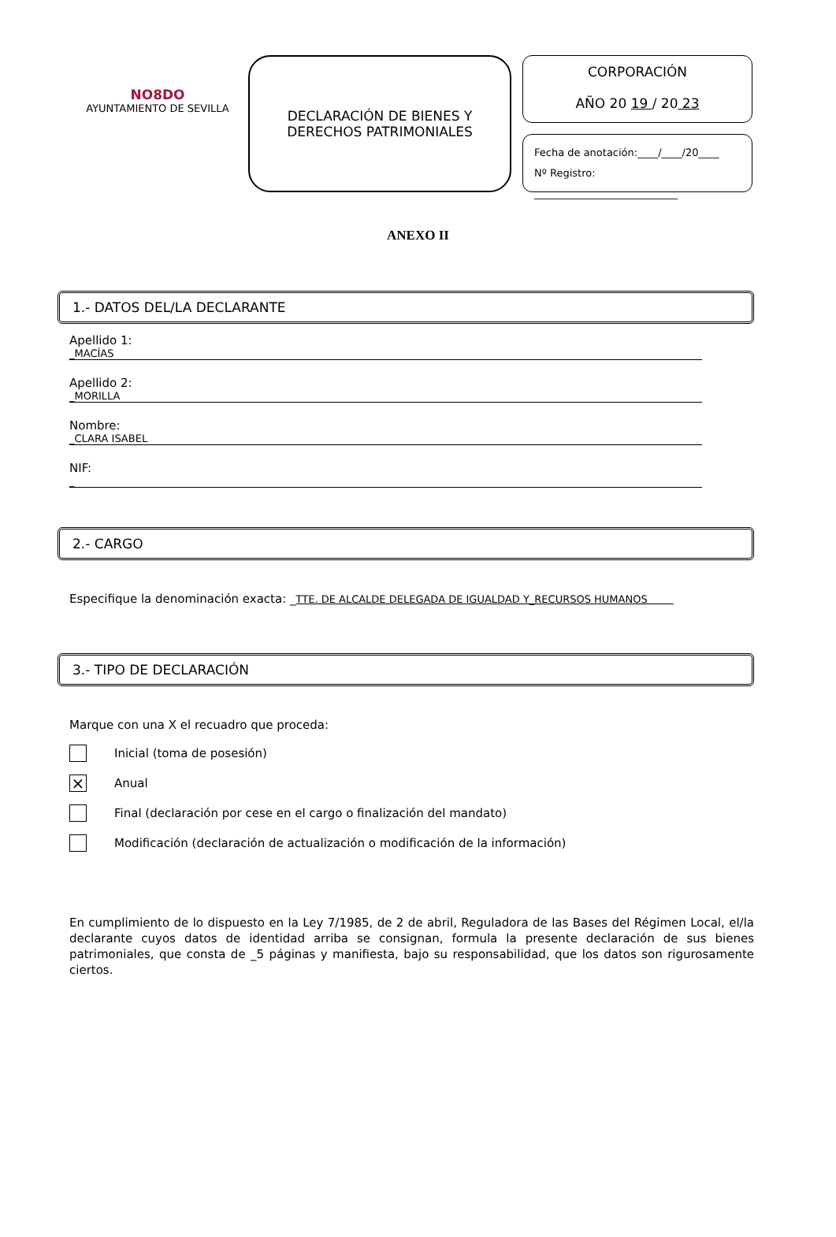NO8DO
AYUNTAMIENTO DE SEVILLA
DECLARACIÓN DE BIENES Y
DERECHOS PATRIMONIALES
CORPORACIÓN
AÑO 20 19 / 20 23
Fecha de anotación:____/____/20____
Nº Registro: ____________________________
ANEXO II
1.- DATOS DEL/LA DECLARANTE
Apellido 1:
_MACÍAS
Apellido 2:
_MORILLA
Nombre:
_CLARA ISABEL
NIF:
_
2.- CARGO
Especifique la denominación exacta: _TTE. DE ALCALDE DELEGADA DE IGUALDAD Y_RECURSOS HUMANOS
3.- TIPO DE DECLARACIÓN
Marque con una X el recuadro que proceda:
Inicial (toma de posesión)
×
Anual
Final (declaración por cese en el cargo o finalización del mandato)
Modificación (declaración de actualización o modificación de la información)
En cumplimiento de lo dispuesto en la Ley 7/1985, de 2 de abril, Reguladora de las Bases del Régimen Local, el/la declarante cuyos datos de identidad arriba se consignan, formula la presente declaración de sus bienes patrimoniales, que consta de _5 páginas y manifiesta, bajo su responsabilidad, que los datos son rigurosamente ciertos.